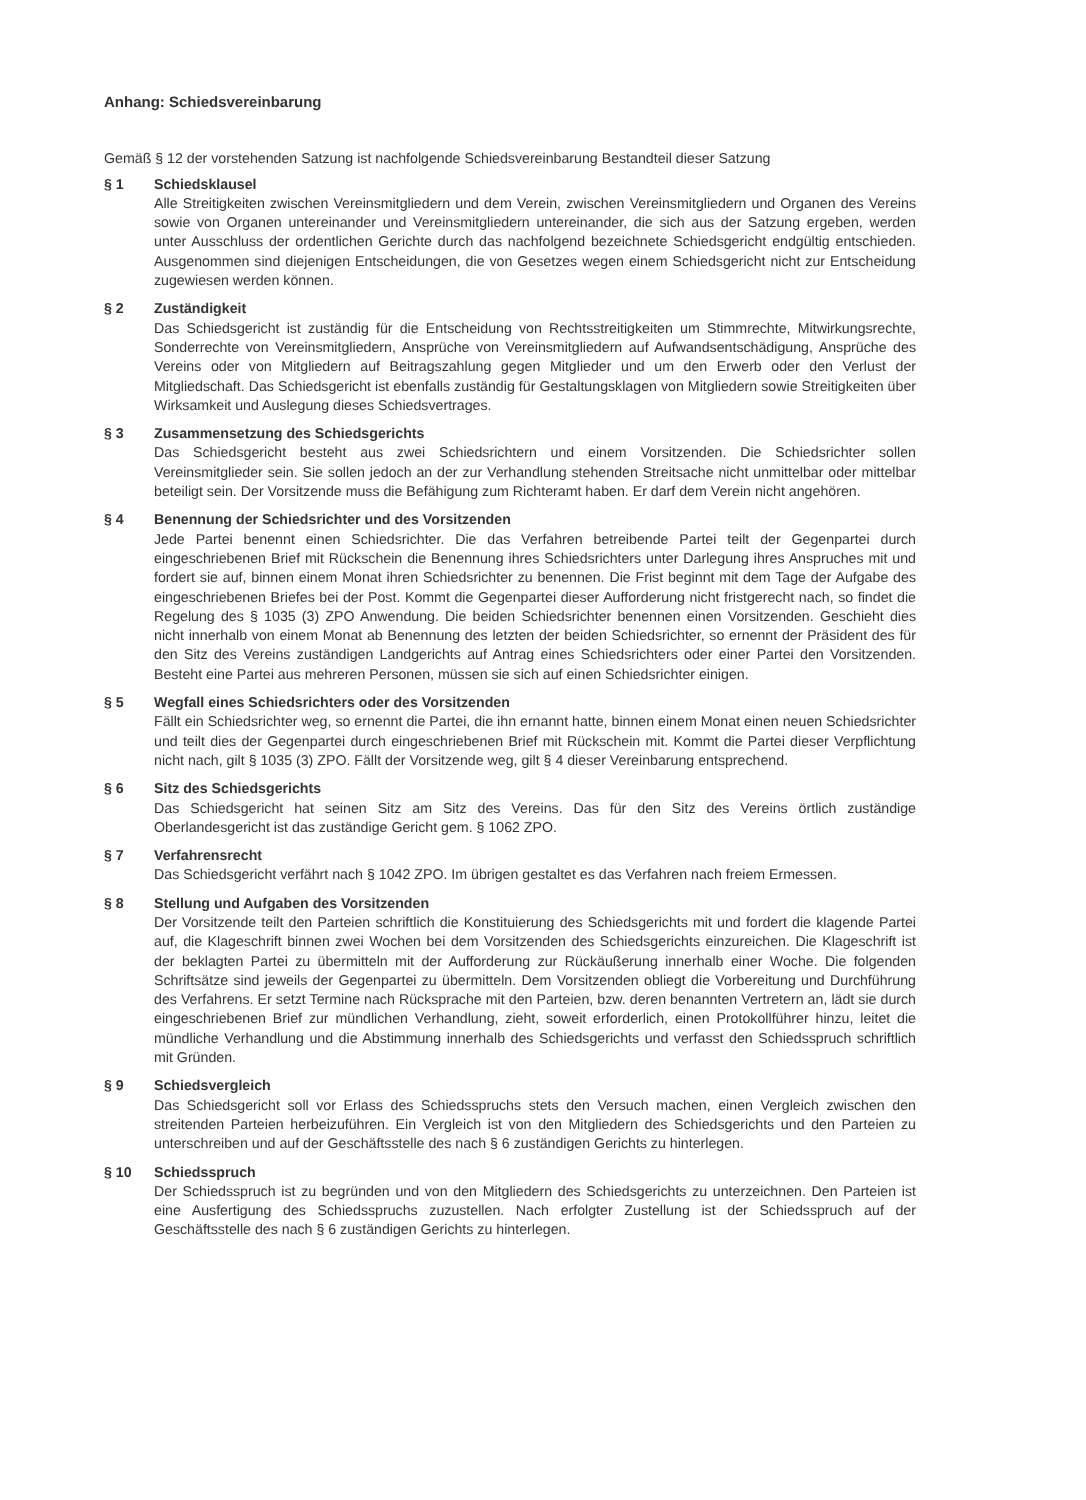Anhang: Schiedsvereinbarung
Gemäß § 12 der vorstehenden Satzung ist nachfolgende Schiedsvereinbarung Bestandteil dieser Satzung
§ 1 Schiedsklausel
Alle Streitigkeiten zwischen Vereinsmitgliedern und dem Verein, zwischen Vereinsmitgliedern und Organen des Vereins sowie von Organen untereinander und Vereinsmitgliedern untereinander, die sich aus der Satzung ergeben, werden unter Ausschluss der ordentlichen Gerichte durch das nachfolgend bezeichnete Schiedsgericht endgültig entschieden. Ausgenommen sind diejenigen Entscheidungen, die von Gesetzes wegen einem Schiedsgericht nicht zur Entscheidung zugewiesen werden können.
§ 2 Zuständigkeit
Das Schiedsgericht ist zuständig für die Entscheidung von Rechtsstreitigkeiten um Stimmrechte, Mitwirkungsrechte, Sonderrechte von Vereinsmitgliedern, Ansprüche von Vereinsmitgliedern auf Aufwandsentschädigung, Ansprüche des Vereins oder von Mitgliedern auf Beitragszahlung gegen Mitglieder und um den Erwerb oder den Verlust der Mitgliedschaft. Das Schiedsgericht ist ebenfalls zuständig für Gestaltungsklagen von Mitgliedern sowie Streitigkeiten über Wirksamkeit und Auslegung dieses Schiedsvertrages.
§ 3 Zusammensetzung des Schiedsgerichts
Das Schiedsgericht besteht aus zwei Schiedsrichtern und einem Vorsitzenden. Die Schiedsrichter sollen Vereinsmitglieder sein. Sie sollen jedoch an der zur Verhandlung stehenden Streitsache nicht unmittelbar oder mittelbar beteiligt sein. Der Vorsitzende muss die Befähigung zum Richteramt haben. Er darf dem Verein nicht angehören.
§ 4 Benennung der Schiedsrichter und des Vorsitzenden
Jede Partei benennt einen Schiedsrichter. Die das Verfahren betreibende Partei teilt der Gegenpartei durch eingeschriebenen Brief mit Rückschein die Benennung ihres Schiedsrichters unter Darlegung ihres Anspruches mit und fordert sie auf, binnen einem Monat ihren Schiedsrichter zu benennen. Die Frist beginnt mit dem Tage der Aufgabe des eingeschriebenen Briefes bei der Post. Kommt die Gegenpartei dieser Aufforderung nicht fristgerecht nach, so findet die Regelung des § 1035 (3) ZPO Anwendung. Die beiden Schiedsrichter benennen einen Vorsitzenden. Geschieht dies nicht innerhalb von einem Monat ab Benennung des letzten der beiden Schiedsrichter, so ernennt der Präsident des für den Sitz des Vereins zuständigen Landgerichts auf Antrag eines Schiedsrichters oder einer Partei den Vorsitzenden. Besteht eine Partei aus mehreren Personen, müssen sie sich auf einen Schiedsrichter einigen.
§ 5 Wegfall eines Schiedsrichters oder des Vorsitzenden
Fällt ein Schiedsrichter weg, so ernennt die Partei, die ihn ernannt hatte, binnen einem Monat einen neuen Schiedsrichter und teilt dies der Gegenpartei durch eingeschriebenen Brief mit Rückschein mit. Kommt die Partei dieser Verpflichtung nicht nach, gilt § 1035 (3) ZPO. Fällt der Vorsitzende weg, gilt § 4 dieser Vereinbarung entsprechend.
§ 6 Sitz des Schiedsgerichts
Das Schiedsgericht hat seinen Sitz am Sitz des Vereins. Das für den Sitz des Vereins örtlich zuständige Oberlandesgericht ist das zuständige Gericht gem. § 1062 ZPO.
§ 7 Verfahrensrecht
Das Schiedsgericht verfährt nach § 1042 ZPO. Im übrigen gestaltet es das Verfahren nach freiem Ermessen.
§ 8 Stellung und Aufgaben des Vorsitzenden
Der Vorsitzende teilt den Parteien schriftlich die Konstituierung des Schiedsgerichts mit und fordert die klagende Partei auf, die Klageschrift binnen zwei Wochen bei dem Vorsitzenden des Schiedsgerichts einzureichen. Die Klageschrift ist der beklagten Partei zu übermitteln mit der Aufforderung zur Rückäußerung innerhalb einer Woche. Die folgenden Schriftsätze sind jeweils der Gegenpartei zu übermitteln. Dem Vorsitzenden obliegt die Vorbereitung und Durchführung des Verfahrens. Er setzt Termine nach Rücksprache mit den Parteien, bzw. deren benannten Vertretern an, lädt sie durch eingeschriebenen Brief zur mündlichen Verhandlung, zieht, soweit erforderlich, einen Protokollführer hinzu, leitet die mündliche Verhandlung und die Abstimmung innerhalb des Schiedsgerichts und verfasst den Schiedsspruch schriftlich mit Gründen.
§ 9 Schiedsvergleich
Das Schiedsgericht soll vor Erlass des Schiedsspruchs stets den Versuch machen, einen Vergleich zwischen den streitenden Parteien herbeizuführen. Ein Vergleich ist von den Mitgliedern des Schiedsgerichts und den Parteien zu unterschreiben und auf der Geschäftsstelle des nach § 6 zuständigen Gerichts zu hinterlegen.
§ 10 Schiedsspruch
Der Schiedsspruch ist zu begründen und von den Mitgliedern des Schiedsgerichts zu unterzeichnen. Den Parteien ist eine Ausfertigung des Schiedsspruchs zuzustellen. Nach erfolgter Zustellung ist der Schiedsspruch auf der Geschäftsstelle des nach § 6 zuständigen Gerichts zu hinterlegen.